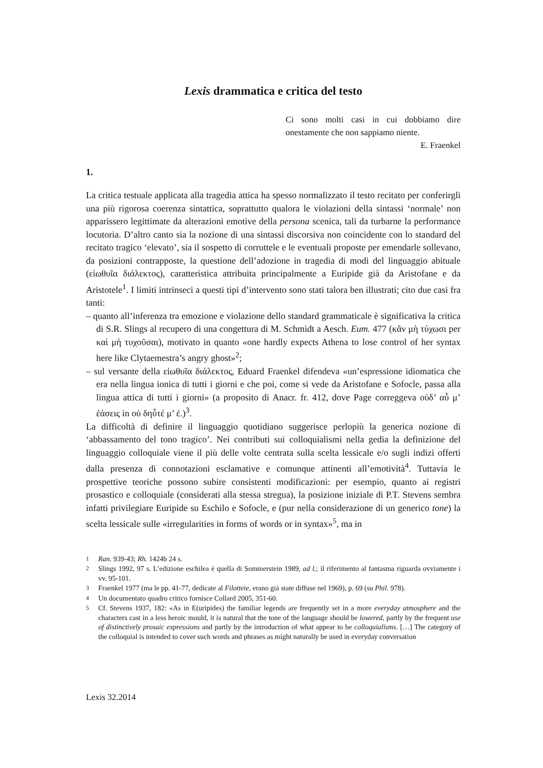Lexis drammatica e critica del testo
Ci sono molti casi in cui dobbiamo dire onestamente che non sappiamo niente.
E. Fraenkel
1.
La critica testuale applicata alla tragedia attica ha spesso normalizzato il testo recitato per conferirgli una più rigorosa coerenza sintattica, soprattutto qualora le violazioni della sintassi ‘normale’ non apparissero legittimate da alterazioni emotive della persona scenica, tali da turbarne la performance locutoria. D’altro canto sia la nozione di una sintassi discorsiva non coincidente con lo standard del recitato tragico ‘elevato’, sia il sospetto di corruttele e le eventuali proposte per emendarle sollevano, da posizioni contrapposte, la questione dell’adozione in tragedia di modi del linguaggio abituale (εἰωθυῖα διάλεκτος), caratteristica attribuita principalmente a Euripide già da Aristofane e da Aristotele<sup>1</sup>. I limiti intrinseci a questi tipi d’intervento sono stati talora ben illustrati; cito due casi fra tanti:
– quanto all’inferenza tra emozione e violazione dello standard grammaticale è significativa la critica di S.R. Slings al recupero di una congettura di M. Schmidt a Aesch. Eum. 477 (κἂν μὴ τύχωσι per καὶ μὴ τυχοῦσαι), motivato in quanto «one hardly expects Athena to lose control of her syntax here like Clytaemestra’s angry ghost»<sup>2</sup>;
– sul versante della εἰωθυῖα διάλεκτος, Eduard Fraenkel difendeva «un’espressione idiomatica che era nella lingua ionica di tutti i giorni e che poi, come si vede da Aristofane e Sofocle, passa alla lingua attica di tutti i giorni» (a proposito di Anacr. fr. 412, dove Page correggeva οὐδ’ αὖ μ’ ἐάσεις in οὐ δηὖτέ μ’ ἐ.)<sup>3</sup>.
La difficoltà di definire il linguaggio quotidiano suggerisce perlopiù la generica nozione di ‘abbassamento del tono tragico’. Nei contributi sui colloquialismi nella gedia la definizione del linguaggio colloquiale viene il più delle volte centrata sulla scelta lessicale e/o sugli indizi offerti dalla presenza di connotazioni esclamative e comunque attinenti all’emotività<sup>4</sup>. Tuttavia le prospettive teoriche possono subire consistenti modificazioni: per esempio, quanto ai registri prosastico e colloquiale (considerati alla stessa stregua), la posizione iniziale di P.T. Stevens sembra infatti privilegiare Euripide su Eschilo e Sofocle, e (pur nella considerazione di un generico tone) la scelta lessicale sulle «irregularities in forms of words or in syntax»<sup>5</sup>, ma in
<sup>1</sup> Ran. 939-43; Rh. 1424b 24 s.
<sup>2</sup> Slings 1992, 97 s. L’edizione eschilea è quella di Sommerstein 1989, ad l.; il riferimento al fantasma riguarda ovviamente i vv. 95-101.
<sup>3</sup> Fraenkel 1977 (ma le pp. 41-77, dedicate al Filottete, erano già state diffuse nel 1969), p. 69 (su Phil. 978).
<sup>4</sup> Un documentato quadro critico fornisce Collard 2005, 351-60.
<sup>5</sup> Cf. Stevens 1937, 182: «As in E(uripides) the familiar legends are frequently set in a more everyday atmosphere and the characters cast in a less heroic mould, it is natural that the tone of the language should be lowered, partly by the frequent use of distinctively prosaic expressions and partly by the introduction of what appear to be colloquialisms. […] The category of the colloquial is intended to cover such words and phrases as might naturally be used in everyday conversation
Lexis 32.2014